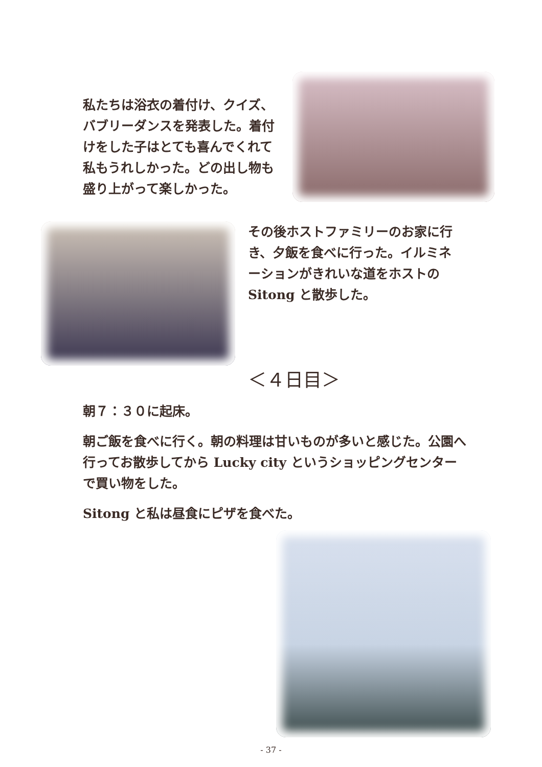私たちは浴衣の着付け、クイズ、バブリーダンスを発表した。着付けをした子はとても喜んでくれて私もうれしかった。どの出し物も盛り上がって楽しかった。
その後ホストファミリーのお家に行き、夕飯を食べに行った。イルミネーションがきれいな道をホストの Sitong と散歩した。
＜４日目＞
朝７：３０に起床。
朝ご飯を食べに行く。朝の料理は甘いものが多いと感じた。公園へ行ってお散歩してから Lucky city というショッピングセンターで買い物をした。
Sitong と私は昼食にピザを食べた。
- 37 -